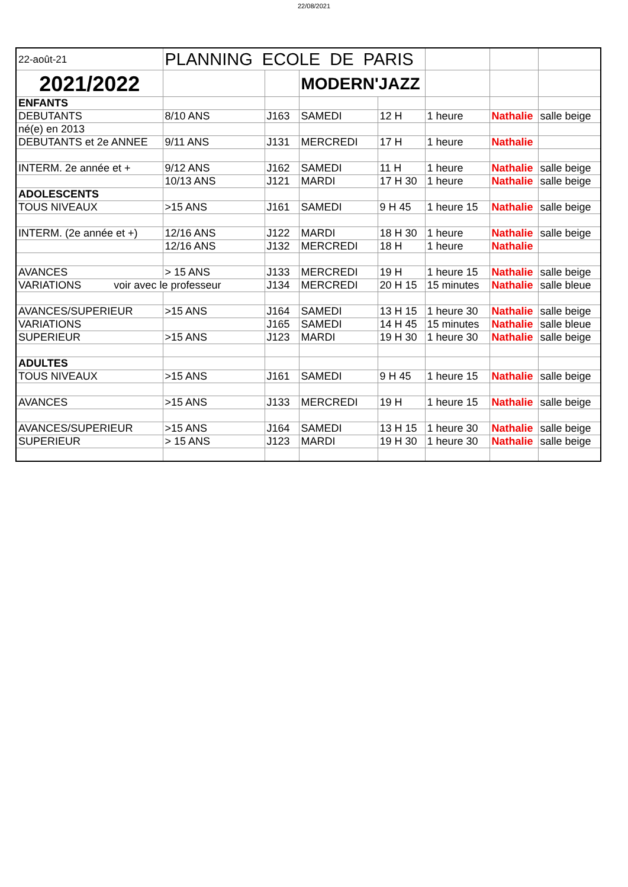22/08/2021
| 22-août-21 | PLANNING ECOLE DE PARIS | | | | | | |
| 2021/2022 | | | MODERN'JAZZ | | | | |
| ENFANTS | | | | | | | |
| DEBUTANTS | 8/10 ANS | J163 | SAMEDI | 12 H | 1 heure | Nathalie | salle beige |
| né(e) en 2013 | | | | | | | |
| DEBUTANTS et 2e ANNEE | 9/11 ANS | J131 | MERCREDI | 17 H | 1 heure | Nathalie | |
| INTERM. 2e année et + | 9/12 ANS | J162 | SAMEDI | 11 H | 1 heure | Nathalie | salle beige |
| | 10/13 ANS | J121 | MARDI | 17 H 30 | 1 heure | Nathalie | salle beige |
| ADOLESCENTS | | | | | | | |
| TOUS NIVEAUX | >15 ANS | J161 | SAMEDI | 9 H 45 | 1 heure 15 | Nathalie | salle beige |
| INTERM. (2e année et +) | 12/16 ANS | J122 | MARDI | 18 H 30 | 1 heure | Nathalie | salle beige |
| | 12/16 ANS | J132 | MERCREDI | 18 H | 1 heure | Nathalie | |
| AVANCES | > 15 ANS | J133 | MERCREDI | 19 H | 1 heure 15 | Nathalie | salle beige |
| VARIATIONS voir avec le professeur | | J134 | MERCREDI | 20 H 15 | 15 minutes | Nathalie | salle bleue |
| AVANCES/SUPERIEUR | >15 ANS | J164 | SAMEDI | 13 H 15 | 1 heure 30 | Nathalie | salle beige |
| VARIATIONS | | J165 | SAMEDI | 14 H 45 | 15 minutes | Nathalie | salle bleue |
| SUPERIEUR | >15 ANS | J123 | MARDI | 19 H 30 | 1 heure 30 | Nathalie | salle beige |
| ADULTES | | | | | | | |
| TOUS NIVEAUX | >15 ANS | J161 | SAMEDI | 9 H 45 | 1 heure 15 | Nathalie | salle beige |
| AVANCES | >15 ANS | J133 | MERCREDI | 19 H | 1 heure 15 | Nathalie | salle beige |
| AVANCES/SUPERIEUR | >15 ANS | J164 | SAMEDI | 13 H 15 | 1 heure 30 | Nathalie | salle beige |
| SUPERIEUR | > 15 ANS | J123 | MARDI | 19 H 30 | 1 heure 30 | Nathalie | salle beige |